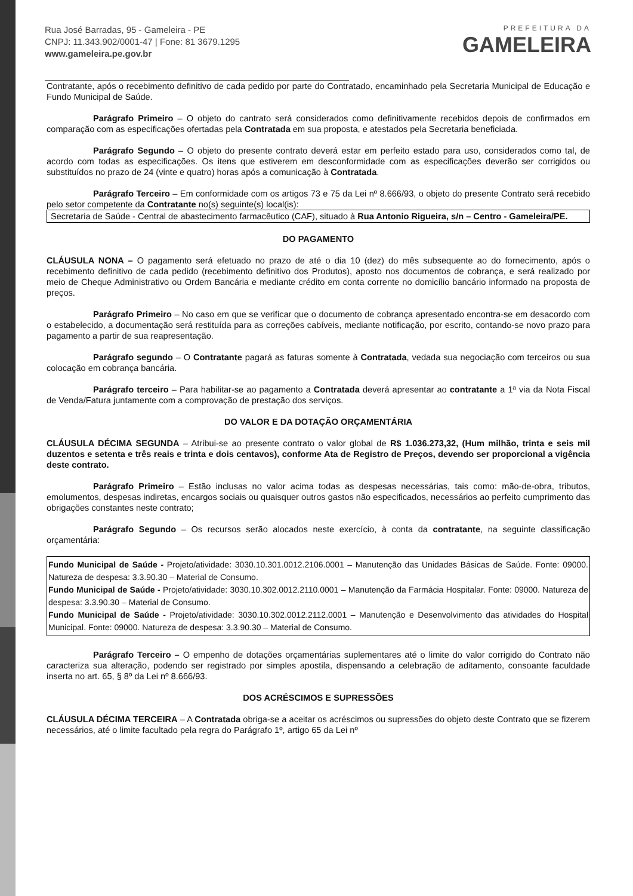Rua José Barradas, 95 - Gameleira - PE
CNPJ: 11.343.902/0001-47 | Fone: 81 3679.1295
www.gameleira.pe.gov.br
PREFEITURA DA
GAMELEIRA
Contratante, após o recebimento definitivo de cada pedido por parte do Contratado, encaminhado pela Secretaria Municipal de Educação e Fundo Municipal de Saúde.
Parágrafo Primeiro – O objeto do cantrato será considerados como definitivamente recebidos depois de confirmados em comparação com as especificações ofertadas pela Contratada em sua proposta, e atestados pela Secretaria beneficiada.
Parágrafo Segundo – O objeto do presente contrato deverá estar em perfeito estado para uso, considerados como tal, de acordo com todas as especificações. Os itens que estiverem em desconformidade com as especificações deverão ser corrigidos ou substituídos no prazo de 24 (vinte e quatro) horas após a comunicação à Contratada.
Parágrafo Terceiro – Em conformidade com os artigos 73 e 75 da Lei nº 8.666/93, o objeto do presente Contrato será recebido pelo setor competente da Contratante no(s) seguinte(s) local(is):
Secretaria de Saúde - Central de abastecimento farmacêutico (CAF), situado à Rua Antonio Rigueira, s/n – Centro - Gameleira/PE.
DO PAGAMENTO
CLÁUSULA NONA – O pagamento será efetuado no prazo de até o dia 10 (dez) do mês subsequente ao do fornecimento, após o recebimento definitivo de cada pedido (recebimento definitivo dos Produtos), aposto nos documentos de cobrança, e será realizado por meio de Cheque Administrativo ou Ordem Bancária e mediante crédito em conta corrente no domicílio bancário informado na proposta de preços.
Parágrafo Primeiro – No caso em que se verificar que o documento de cobrança apresentado encontra-se em desacordo com o estabelecido, a documentação será restituída para as correções cabíveis, mediante notificação, por escrito, contando-se novo prazo para pagamento a partir de sua reapresentação.
Parágrafo segundo – O Contratante pagará as faturas somente à Contratada, vedada sua negociação com terceiros ou sua colocação em cobrança bancária.
Parágrafo terceiro – Para habilitar-se ao pagamento a Contratada deverá apresentar ao contratante a 1ª via da Nota Fiscal de Venda/Fatura juntamente com a comprovação de prestação dos serviços.
DO VALOR E DA DOTAÇÃO ORÇAMENTÁRIA
CLÁUSULA DÉCIMA SEGUNDA – Atribui-se ao presente contrato o valor global de R$ 1.036.273,32, (Hum milhão, trinta e seis mil duzentos e setenta e três reais e trinta e dois centavos), conforme Ata de Registro de Preços, devendo ser proporcional a vigência deste contrato.
Parágrafo Primeiro – Estão inclusas no valor acima todas as despesas necessárias, tais como: mão-de-obra, tributos, emolumentos, despesas indiretas, encargos sociais ou quaisquer outros gastos não especificados, necessários ao perfeito cumprimento das obrigações constantes neste contrato;
Parágrafo Segundo – Os recursos serão alocados neste exercício, à conta da contratante, na seguinte classificação orçamentária:
Fundo Municipal de Saúde - Projeto/atividade: 3030.10.301.0012.2106.0001 – Manutenção das Unidades Básicas de Saúde. Fonte: 09000. Natureza de despesa: 3.3.90.30 – Material de Consumo.
Fundo Municipal de Saúde - Projeto/atividade: 3030.10.302.0012.2110.0001 – Manutenção da Farmácia Hospitalar. Fonte: 09000. Natureza de despesa: 3.3.90.30 – Material de Consumo.
Fundo Municipal de Saúde - Projeto/atividade: 3030.10.302.0012.2112.0001 – Manutenção e Desenvolvimento das atividades do Hospital Municipal. Fonte: 09000. Natureza de despesa: 3.3.90.30 – Material de Consumo.
Parágrafo Terceiro – O empenho de dotações orçamentárias suplementares até o limite do valor corrigido do Contrato não caracteriza sua alteração, podendo ser registrado por simples apostila, dispensando a celebração de aditamento, consoante faculdade inserta no art. 65, § 8º da Lei nº 8.666/93.
DOS ACRÉSCIMOS E SUPRESSÕES
CLÁUSULA DÉCIMA TERCEIRA – A Contratada obriga-se a aceitar os acréscimos ou supressões do objeto deste Contrato que se fizerem necessários, até o limite facultado pela regra do Parágrafo 1º, artigo 65 da Lei nº